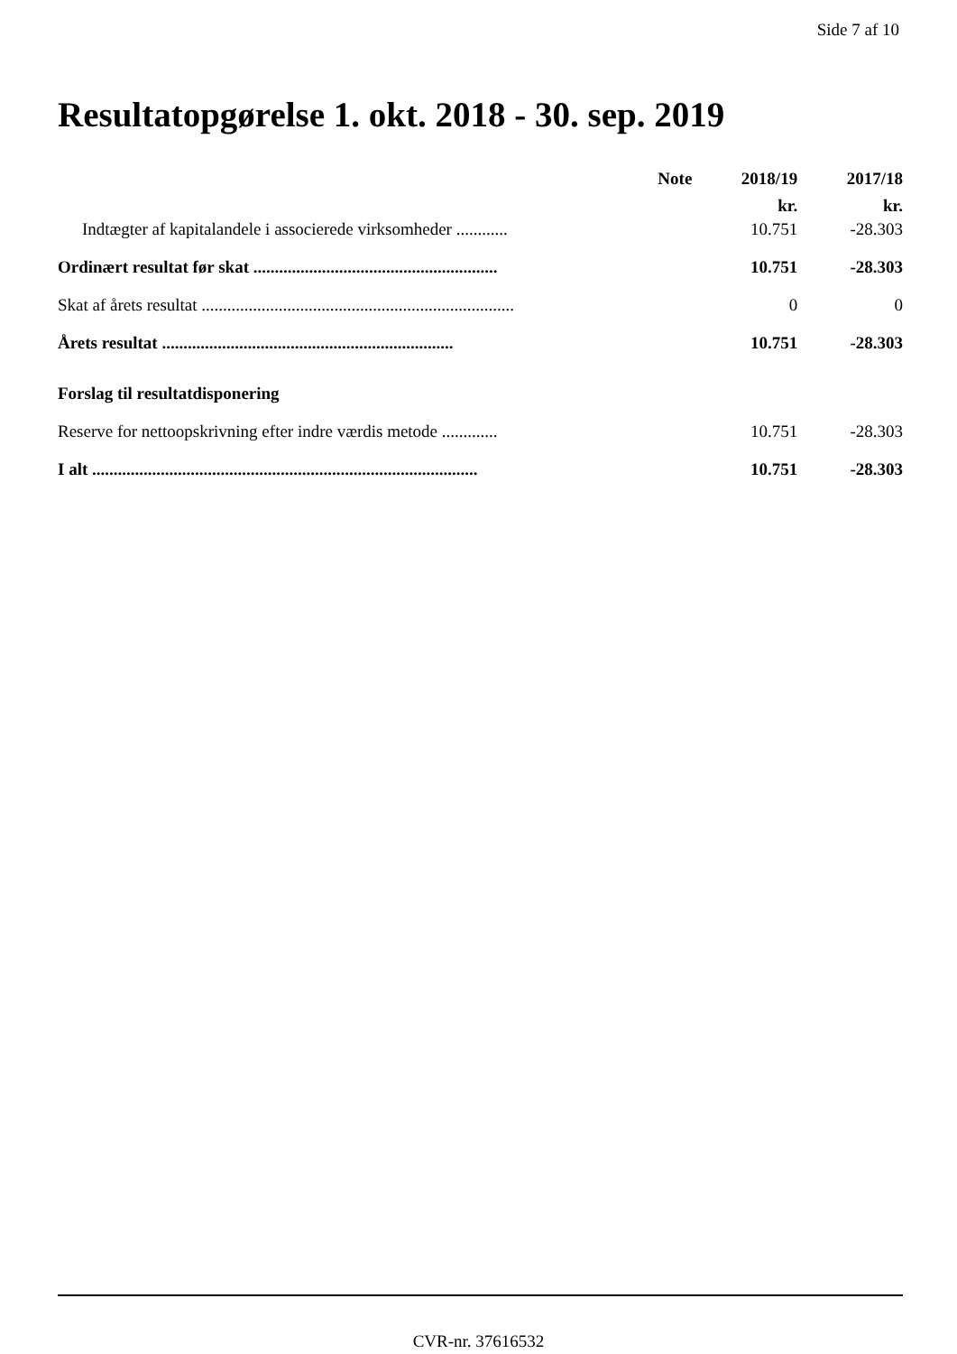Side 7 af 10
Resultatopgørelse 1. okt. 2018 - 30. sep. 2019
| | Note | 2018/19 | 2017/18 |
| --- | --- | --- | --- |
| | | kr. | kr. |
| Indtægter af kapitalandele i associerede virksomheder ............ | | 10.751 | -28.303 |
| Ordinært resultat før skat ......................................................... | | 10.751 | -28.303 |
| Skat af årets resultat ......................................................................... | | 0 | 0 |
| Årets resultat .................................................................... | | 10.751 | -28.303 |
| Forslag til resultatdisponering | | | |
| Reserve for nettoopskrivning efter indre værdis metode ............. | | 10.751 | -28.303 |
| I alt .......................................................................................... | | 10.751 | -28.303 |
CVR-nr. 37616532